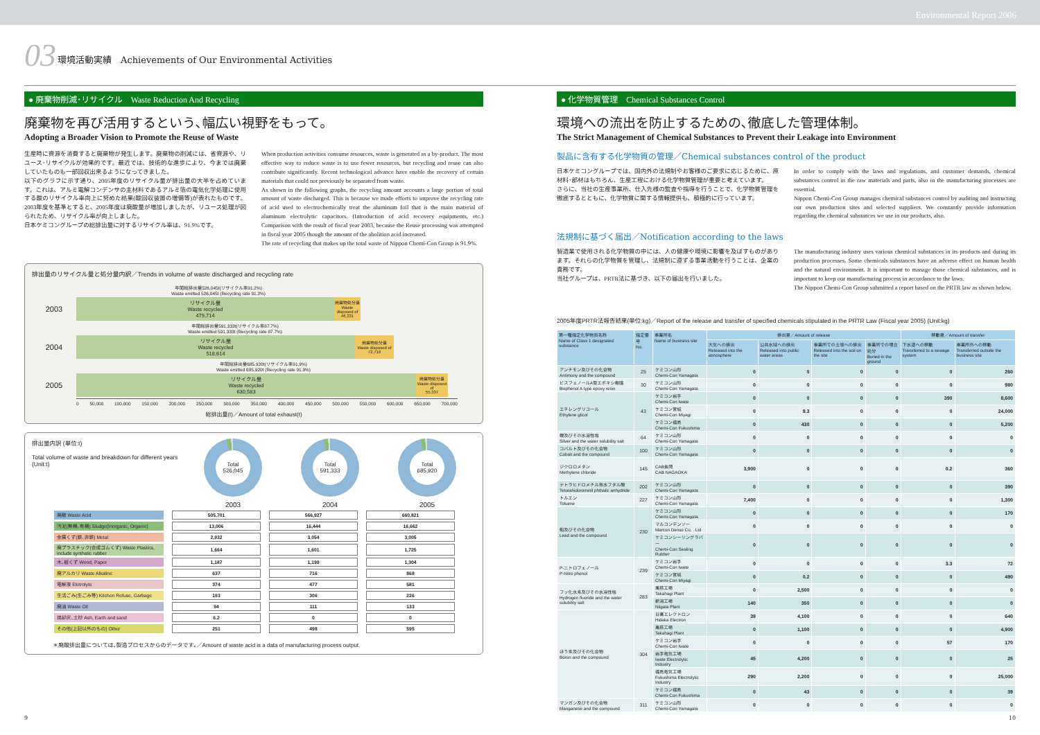Environmental Report 2006
03 環境活動実績　Achievements of Our Environmental Activities
● 廃棄物削減･リサイクル　Waste Reduction And Recycling
廃棄物を再び活用するという､幅広い視野をもって｡
Adopting a Broader Vision to Promote the Reuse of Waste
生産時に資源を消費すると廃棄物が発生します。廃棄物の削減には、省資源や、リユース･リサイクルが効果的です。最近では、技術的な進歩により、今までは廃棄していたものも一部回収出来るようになってきました。
以下のグラフに示す通り、2005年度のリサイクル量が排出量の大半を占めています。これは、アルミ電解コンデンサの主材料であるアルミ箔の電気化学処理に使用する酸のリサイクル率向上に努めた結果(酸回収装置の増備等)が表れたものです。2003年度を基準とすると、2005年度は廃酸量が増加しましたが、リユース処理が図られたため、リサイクル率が向上しました。
日本ケミコングループの総排出量に対するリサイクル率は、91.9%です。
When production activities consume resources, waste is generated as a by-product. The most effective way to reduce waste is to use fewer resources, but recycling and reuse can also contribute significantly. Recent technological advance have enable the recovery of certain materials that could not previously be separated from waste.
As shown in the following graphs, the recycling amount accounts a large portion of total amount of waste discharged. This is because we made efforts to improve the recycling rate of acid used to electrochemically treat the aluminum foil that is the main material of aluminum electrolytic capacitors. (Introduction of acid recovery equipments, etc.) Comparison with the result of fiscal year 2003, because the Reuse processing was attempted in fiscal year 2005 though the amount of the abolition acid increased.
The rate of recycling that makes up the total waste of Nippon Chemi-Con Group is 91.9%.
排出量のリサイクル量と処分量内訳／Trends in volume of waste discharged and recycling rate
年間総排出量526,045t(リサイクル率91.2%)
Waste emitted 526,045t (Recycling rate 91.2%)
2003
リサイクル量
Waste recycled
479,714
廃棄物処分量
Waste disposed of
46,331
年間総排出量591,333t(リサイクル率87.7%)
Waste emitted 591,333t (Recycling rate 87.7%)
2004
リサイクル量
Waste recycled
518,614
廃棄物処分量
Waste disposed of
72,719
年間総排出量685,920t(リサイクル率91.9%)
Waste emitted 685,920t (Recycling rate 91.9%)
2005
リサイクル量
Waste recycled
630,583
廃棄物処分量
Waste disposed of
55,337
0 50,000 100,000 150,000 200,000 250,000 300,000 350,000 400,000 450,000 500,000 550,000 600,000 650,000 700,000
総排出量(t)／Amount of total exhaust(t)
排出量内訳 (単位:t)
Total volume of waste and breakdown for different years (Unit:t)
Total
526,045
2003
Total
591,333
2004
Total
685,920
2005
| 廃酸 Waste Acid | 505,701 | 566,927 | 660,821 |
| 汚泥(無機､有機) Sludge(Inorganic, Organic) | 13,006 | 16,444 | 16,662 |
| 金属くず(鉄､非鉄) Metal | 2,932 | 3,054 | 3,005 |
| 廃プラスチック(合成ゴムくず) Waste Plastics, include synthatic rubber | 1,664 | 1,601 | 1,725 |
| 木､紙くず Wood, Paper | 1,187 | 1,199 | 1,304 |
| 廃アルカリ Waste Alkaline | 637 | 716 | 868 |
| 電解液 Eletrolyte | 374 | 477 | 581 |
| 生活ごみ(生ごみ等) Kitchen Refuse, Garbage | 193 | 306 | 226 |
| 廃油 Waste Oil | 94 | 111 | 133 |
| 焼却灰､土砂 Ash, Earth and sand | 6.2 | 0 | 0 |
| その他(上記以外のもの) Other | 251 | 498 | 595 |
＊廃酸排出量については､製造プロセスからのデータです｡／Amount of waste acid is a data of manufacturing process output.
● 化学物質管理　Chemical Substances Control
環境への流出を防止するための､徹底した管理体制｡
The Strict Management of Chemical Substances to Prevent their Leakage into Environment
製品に含有する化学物質の管理／Chemical substances control of the product
日本ケミコングループでは、国内外の法規制やお客様のご要求に応じるために、原材料･部材はもちろん、生産工程における化学物質管理が重要と考えています。
さらに、当社の生産事業所、仕入先様の監査や指導を行うことで、化学物質管理を徹底するとともに、化学物質に関する情報提供も、積極的に行っています。
In order to comply with the laws and regulations, and customer demands, chemical substances control in the raw materials and parts, also in the manufacturing processes are essential.
Nippon Chemi-Con Group manages chemical substances control by auditing and instructing our own production sites and selected suppliers. We constantly provide information regarding the chemical substances we use in our products, also.
法規制に基づく届出／Notification according to the laws
製造業で使用される化学物質の中には、人の健康や環境に影響を及ぼすものがあります。それらの化学物質を管理し、法規制に遵ずる事業活動を行うことは、企業の責務です。
当社グループは、PRTR法に基づき、以下の届出を行いました。
The manufacturing industry uses various chemical substances in its products and during its production processes. Some chemicals substances have an adverse effect on human health and the natural environment. It is important to manage those chemical substances, and is important to keep our manufacturing process in accordance to the laws.
The Nippon Chemi-Con Group submitted a report based on the PRTR law as shown below.
2005年度PRTR法報告結果(単位:kg)／Report of the release and transfer of specified chemicals stipulated in the PRTR Law (Fiscal year 2005) (Unit:kg)
| 第一種指定化学物質名称 Name of Class 1 designated substance | 指定番号 No. | 事業所名 Name of business site | 排出量／Amount of release | | | | 移動量／Amount of transfer | |
| --- | --- | --- | --- | --- | --- | --- | --- | --- |
| | | | 大気への排出 Released into the atmosphere | 公共水域への排出 Released into public water areas | 事業所での土壌への排出 Released into the soil on the site | 事業所での埋立処分 Buried in the ground | 下水道への移動 Transferred to a sewage system | 事業所外への移動 Transferred outside the business site |
| アンチモン及びその化合物 Antimony and the compound | 25 | ケミコン山形 Chemi-Con Yamagata | 0 | 0 | 0 | 0 | 0 | 260 |
| ビスフェノールA型エポキシ樹脂 Bisphenol A type epoxy resin | 30 | ケミコン山形 Chemi-Con Yamagata | 0 | 0 | 0 | 0 | 0 | 980 |
| エチレングリコール Ethylene glicol | 43 | ケミコン岩手 Chemi-Con Iwate | 0 | 0 | 0 | 0 | 390 | 8,600 |
| | | ケミコン宮城 Chemi-Con Miyagi | 0 | 9.3 | 0 | 0 | 0 | 24,000 |
| | | ケミコン福島 Chemi-Con Fukushima | 0 | 430 | 0 | 0 | 0 | 5,200 |
| 銀及びその水溶性塩 Silver and the water solubility salt | 64 | ケミコン山形 Chemi-Con Yamagata | 0 | 0 | 0 | 0 | 0 | 0 |
| コバルト及びその化合物 Cobalt and the compound | 100 | ケミコン山形 Chemi-Con Yamagata | 0 | 0 | 0 | 0 | 0 | 0 |
| ジクロロメタン Methylene chloride | 145 | CAB長岡 CAB NAGAOKA | 3,900 | 0 | 0 | 0 | 0.2 | 360 |
| テトラヒドロメチル無水フタル酸 Tetorahidorometil phthalic anhydride | 202 | ケミコン山形 Chemi-Con Yamagata | 0 | 0 | 0 | 0 | 0 | 390 |
| トルエン Toluene | 227 | ケミコン山形 Chemi-Con Yamagata | 7,400 | 0 | 0 | 0 | 0 | 1,300 |
| 鉛及びその化合物 Lead and the compound | 230 | ケミコン山形 Chemi-Con Yamagata | 0 | 0 | 0 | 0 | 0 | 170 |
| | | マルコンデンソー Marcon Denso Co, . Ltd | 0 | 0 | 0 | 0 | 0 | 0 |
| | | ケミコンシーリングラバー Chemi-Con Sealing Rubber | 0 | 0 | 0 | 0 | 0 | 0 |
| P-ニトロフェノール P-Nitro phenol | 239 | ケミコン岩手 Chemi-Con Iwate | 0 | 0 | 0 | 0 | 3.3 | 72 |
| | | ケミコン宮城 Chemi-Con Miyagi | 0 | 0.2 | 0 | 0 | 0 | 490 |
| フッ化水素及びその水溶性塩 Hydrogen fluoride and the water solubility salt | 283 | 高萩工場 Takahagi Plant | 0 | 2,500 | 0 | 0 | 0 | 0 |
| | | 新潟工場 Niigata Plant | 140 | 350 | 0 | 0 | 0 | 0 |
| ほう素及びその化合物 Boron and the compound | 304 | 日高エレクトロン Hidaka Electron | 39 | 4,100 | 0 | 0 | 0 | 640 |
| | | 高萩工場 Takahagi Plant | 0 | 1,100 | 0 | 0 | 0 | 4,900 |
| | | ケミコン岩手 Chemi-Con Iwate | 0 | 0 | 0 | 0 | 57 | 170 |
| | | 岩手電気工場 Iwate Electrolytic Industry | 45 | 4,200 | 0 | 0 | 0 | 25 |
| | | 福島電気工場 Fukushima Electrolytic Industry | 290 | 2,200 | 0 | 0 | 0 | 25,000 |
| | | ケミコン福島 Chemi-Con Fukushima | 0 | 43 | 0 | 0 | 0 | 39 |
| マンガン及びその化合物 Manganese and the compound | 311 | ケミコン山形 Chemi-Con Yamagata | 0 | 0 | 0 | 0 | 0 | 0 |
9 10